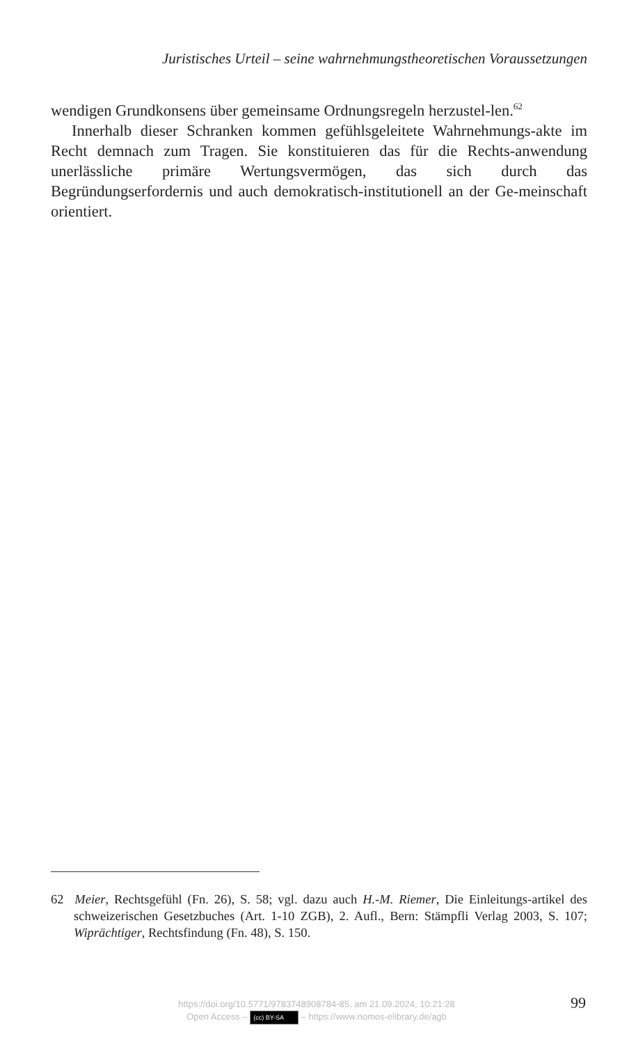Juristisches Urteil – seine wahrnehmungstheoretischen Voraussetzungen
wendigen Grundkonsens über gemeinsame Ordnungsregeln herzustel-len.<sup>62</sup>
Innerhalb dieser Schranken kommen gefühlsgeleitete Wahrnehmungs-akte im Recht demnach zum Tragen. Sie konstituieren das für die Rechts-anwendung unerlässliche primäre Wertungsvermögen, das sich durch das Begründungserfordernis und auch demokratisch-institutionell an der Ge-meinschaft orientiert.
62 Meier, Rechtsgefühl (Fn. 26), S. 58; vgl. dazu auch H.-M. Riemer, Die Einleitungs-artikel des schweizerischen Gesetzbuches (Art. 1-10 ZGB), 2. Aufl., Bern: Stämpfli Verlag 2003, S. 107; Wiprächtiger, Rechtsfindung (Fn. 48), S. 150.
https://doi.org/10.5771/9783748908784-85, am 21.09.2024, 10:21:28
Open Access – (cc) BY-SA – https://www.nomos-elibrary.de/agb
99